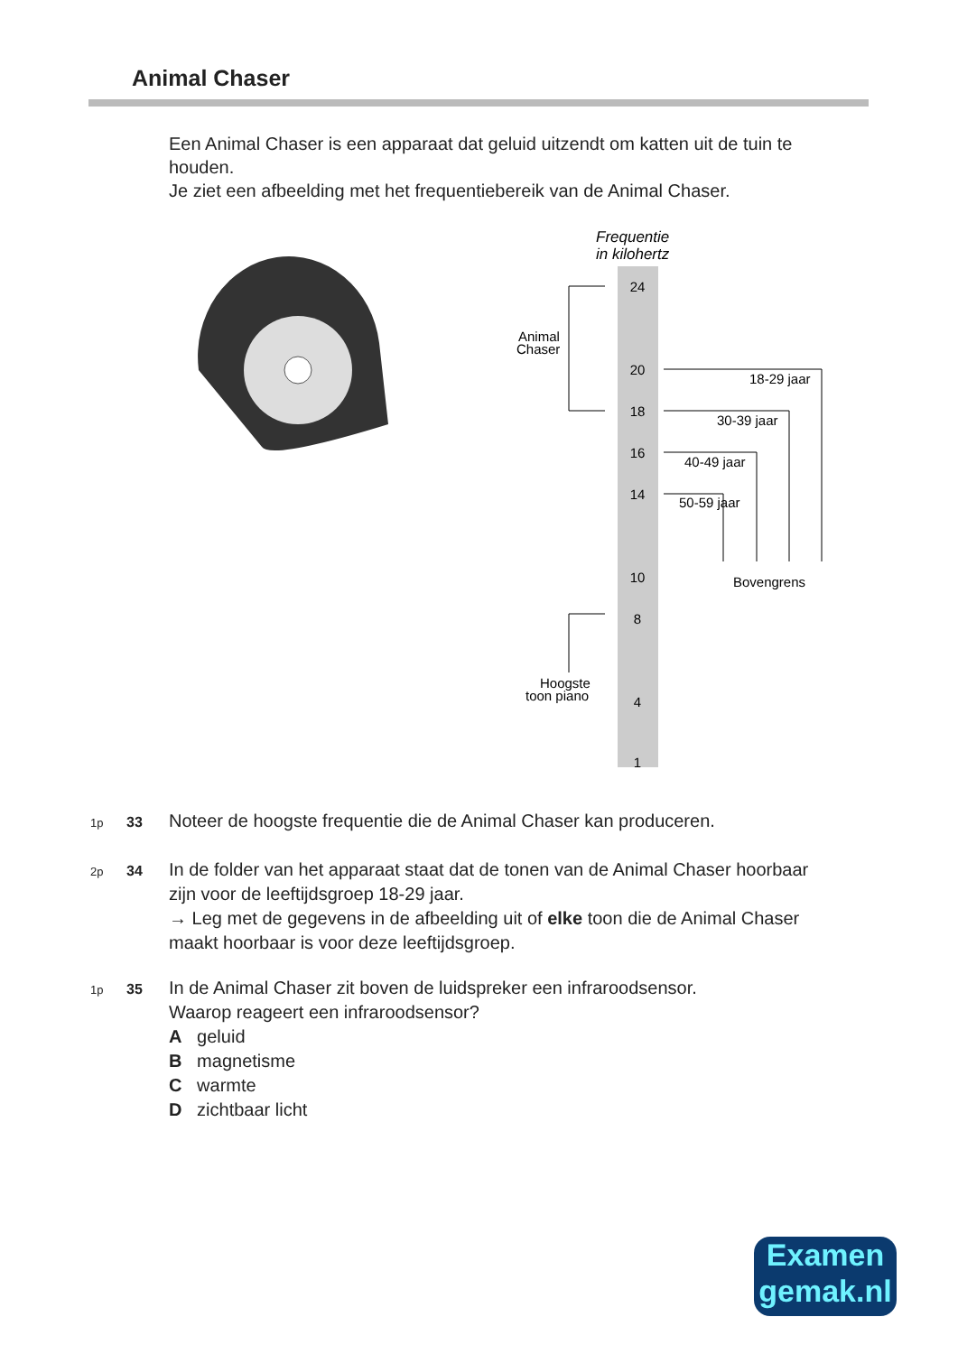Animal Chaser
Een Animal Chaser is een apparaat dat geluid uitzendt om katten uit de tuin te houden.
Je ziet een afbeelding met het frequentiebereik van de Animal Chaser.
Frequentie
in kilohertz
24
20
18
16
14
10
8
4
1
Animal
Chaser
18-29 jaar
30-39 jaar
40-49 jaar
50-59 jaar
Bovengrens
Hoogste
toon piano
1p 33 Noteer de hoogste frequentie die de Animal Chaser kan produceren.
2p 34 In de folder van het apparaat staat dat de tonen van de Animal Chaser hoorbaar zijn voor de leeftijdsgroep 18-29 jaar.
→ Leg met de gegevens in de afbeelding uit of elke toon die de Animal Chaser maakt hoorbaar is voor deze leeftijdsgroep.
1p 35 In de Animal Chaser zit boven de luidspreker een infraroodsensor.
Waarop reageert een infraroodsensor?
A geluid
B magnetisme
C warmte
D zichtbaar licht
Examen
gemak.nl